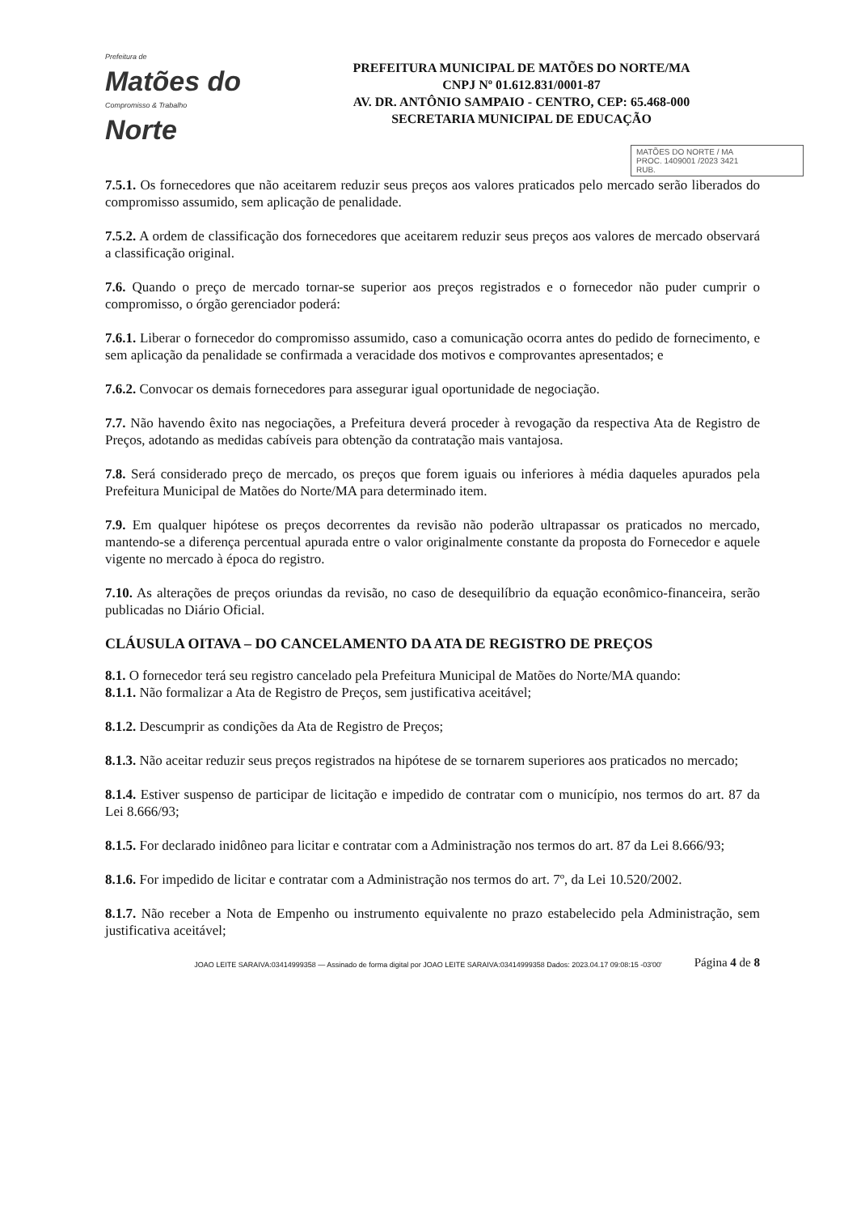Prefeitura de
Matões do
Compromisso & Trabalho
Norte
PREFEITURA MUNICIPAL DE MATÕES DO NORTE/MA
CNPJ Nº 01.612.831/0001-87
AV. DR. ANTÔNIO SAMPAIO - CENTRO, CEP: 65.468-000
SECRETARIA MUNICIPAL DE EDUCAÇÃO
MATÕES DO NORTE / MA
PROC. 1409001 /2023 3421
RUB.
7.5.1. Os fornecedores que não aceitarem reduzir seus preços aos valores praticados pelo mercado serão liberados do compromisso assumido, sem aplicação de penalidade.
7.5.2. A ordem de classificação dos fornecedores que aceitarem reduzir seus preços aos valores de mercado observará a classificação original.
7.6. Quando o preço de mercado tornar-se superior aos preços registrados e o fornecedor não puder cumprir o compromisso, o órgão gerenciador poderá:
7.6.1. Liberar o fornecedor do compromisso assumido, caso a comunicação ocorra antes do pedido de fornecimento, e sem aplicação da penalidade se confirmada a veracidade dos motivos e comprovantes apresentados; e
7.6.2. Convocar os demais fornecedores para assegurar igual oportunidade de negociação.
7.7. Não havendo êxito nas negociações, a Prefeitura deverá proceder à revogação da respectiva Ata de Registro de Preços, adotando as medidas cabíveis para obtenção da contratação mais vantajosa.
7.8. Será considerado preço de mercado, os preços que forem iguais ou inferiores à média daqueles apurados pela Prefeitura Municipal de Matões do Norte/MA para determinado item.
7.9. Em qualquer hipótese os preços decorrentes da revisão não poderão ultrapassar os praticados no mercado, mantendo-se a diferença percentual apurada entre o valor originalmente constante da proposta do Fornecedor e aquele vigente no mercado à época do registro.
7.10. As alterações de preços oriundas da revisão, no caso de desequilíbrio da equação econômico-financeira, serão publicadas no Diário Oficial.
CLÁUSULA OITAVA – DO CANCELAMENTO DA ATA DE REGISTRO DE PREÇOS
8.1. O fornecedor terá seu registro cancelado pela Prefeitura Municipal de Matões do Norte/MA quando:
8.1.1. Não formalizar a Ata de Registro de Preços, sem justificativa aceitável;
8.1.2. Descumprir as condições da Ata de Registro de Preços;
8.1.3. Não aceitar reduzir seus preços registrados na hipótese de se tornarem superiores aos praticados no mercado;
8.1.4. Estiver suspenso de participar de licitação e impedido de contratar com o município, nos termos do art. 87 da Lei 8.666/93;
8.1.5. For declarado inidôneo para licitar e contratar com a Administração nos termos do art. 87 da Lei 8.666/93;
8.1.6. For impedido de licitar e contratar com a Administração nos termos do art. 7º, da Lei 10.520/2002.
8.1.7. Não receber a Nota de Empenho ou instrumento equivalente no prazo estabelecido pela Administração, sem justificativa aceitável;
JOAO LEITE SARAIVA:03414999358 — Assinado de forma digital por JOAO LEITE SARAIVA:03414999358 Dados: 2023.04.17 09:08:15 -03'00'
Página 4 de 8